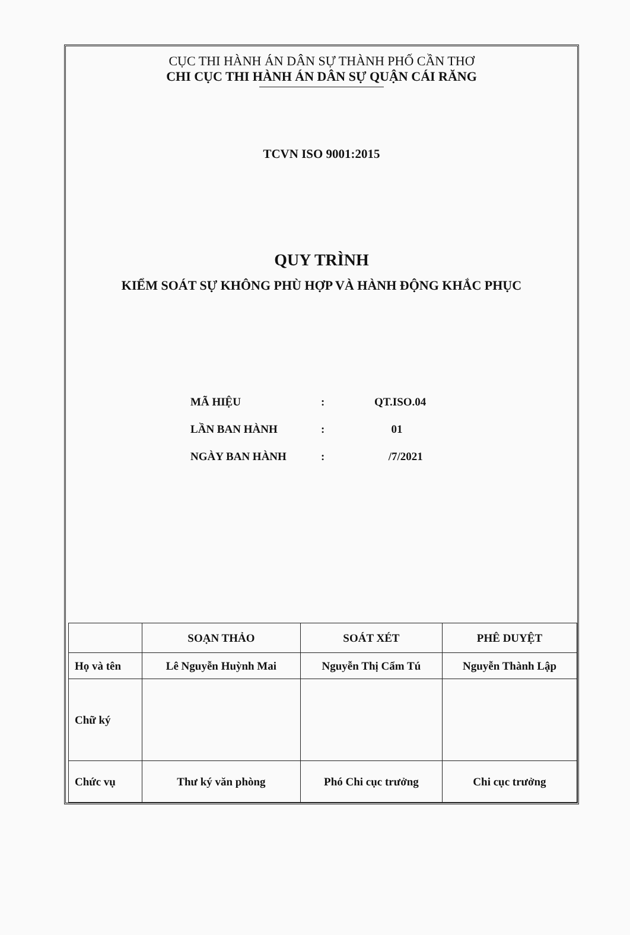CỤC THI HÀNH ÁN DÂN SỰ THÀNH PHỐ CẦN THƠ
CHI CỤC THI HÀNH ÁN DÂN SỰ QUẬN CÁI RĂNG
TCVN ISO 9001:2015
QUY TRÌNH
KIỂM SOÁT SỰ KHÔNG PHÙ HỢP VÀ HÀNH ĐỘNG KHẮC PHỤC
| MÃ HIỆU | : | QT.ISO.04 |
| LẦN BAN HÀNH | : | 01 |
| NGÀY BAN HÀNH | : | /7/2021 |
| | SOẠN THẢO | SOÁT XÉT | PHÊ DUYỆT |
| Họ và tên | Lê Nguyễn Huỳnh Mai | Nguyễn Thị Cẩm Tú | Nguyễn Thành Lập |
| Chữ ký | | | |
| Chức vụ | Thư ký văn phòng | Phó Chi cục trưởng | Chi cục trưởng |